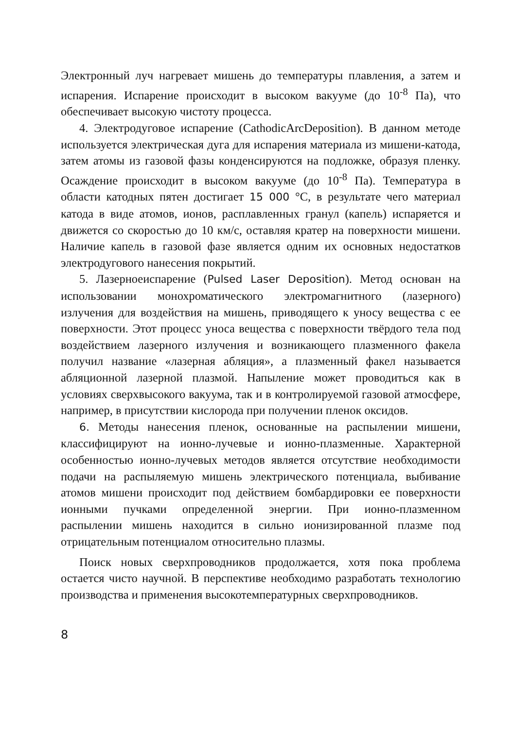Электронный луч нагревает мишень до температуры плавления, а затем и испарения. Испарение происходит в высоком вакууме (до 10<sup>-8</sup> Па), что обеспечивает высокую чистоту процесса.
4. Электродуговое испарение (CathodicArcDeposition). В данном методе используется электрическая дуга для испарения материала из мишени-катода, затем атомы из газовой фазы конденсируются на подложке, образуя пленку. Осаждение происходит в высоком вакууме (до 10<sup>-8</sup> Па). Температура в области катодных пятен достигает 15 000 °С, в результате чего материал катода в виде атомов, ионов, расплавленных гранул (капель) испаряется и движется со скоростью до 10 км/с, оставляя кратер на поверхности мишени. Наличие капель в газовой фазе является одним их основных недостатков электродугового нанесения покрытий.
5. Лазерноеиспарение (Pulsed Laser Deposition). Метод основан на использовании монохроматического электромагнитного (лазерного) излучения для воздействия на мишень, приводящего к уносу вещества с ее поверхности. Этот процесс уноса вещества с поверхности твёрдого тела под воздействием лазерного излучения и возникающего плазменного факела получил название «лазерная абляция», а плазменный факел называется абляционной лазерной плазмой. Напыление может проводиться как в условиях сверхвысокого вакуума, так и в контролируемой газовой атмосфере, например, в присутствии кислорода при получении пленок оксидов.
6. Методы нанесения пленок, основанные на распылении мишени, классифицируют на ионно-лучевые и ионно-плазменные. Характерной особенностью ионно-лучевых методов является отсутствие необходимости подачи на распыляемую мишень электрического потенциала, выбивание атомов мишени происходит под действием бомбардировки ее поверхности ионными пучками определенной энергии. При ионно-плазменном распылении мишень находится в сильно ионизированной плазме под отрицательным потенциалом относительно плазмы.
Поиск новых сверхпроводников продолжается, хотя пока проблема остается чисто научной. В перспективе необходимо разработать технологию производства и применения высокотемпературных сверхпроводников.
8